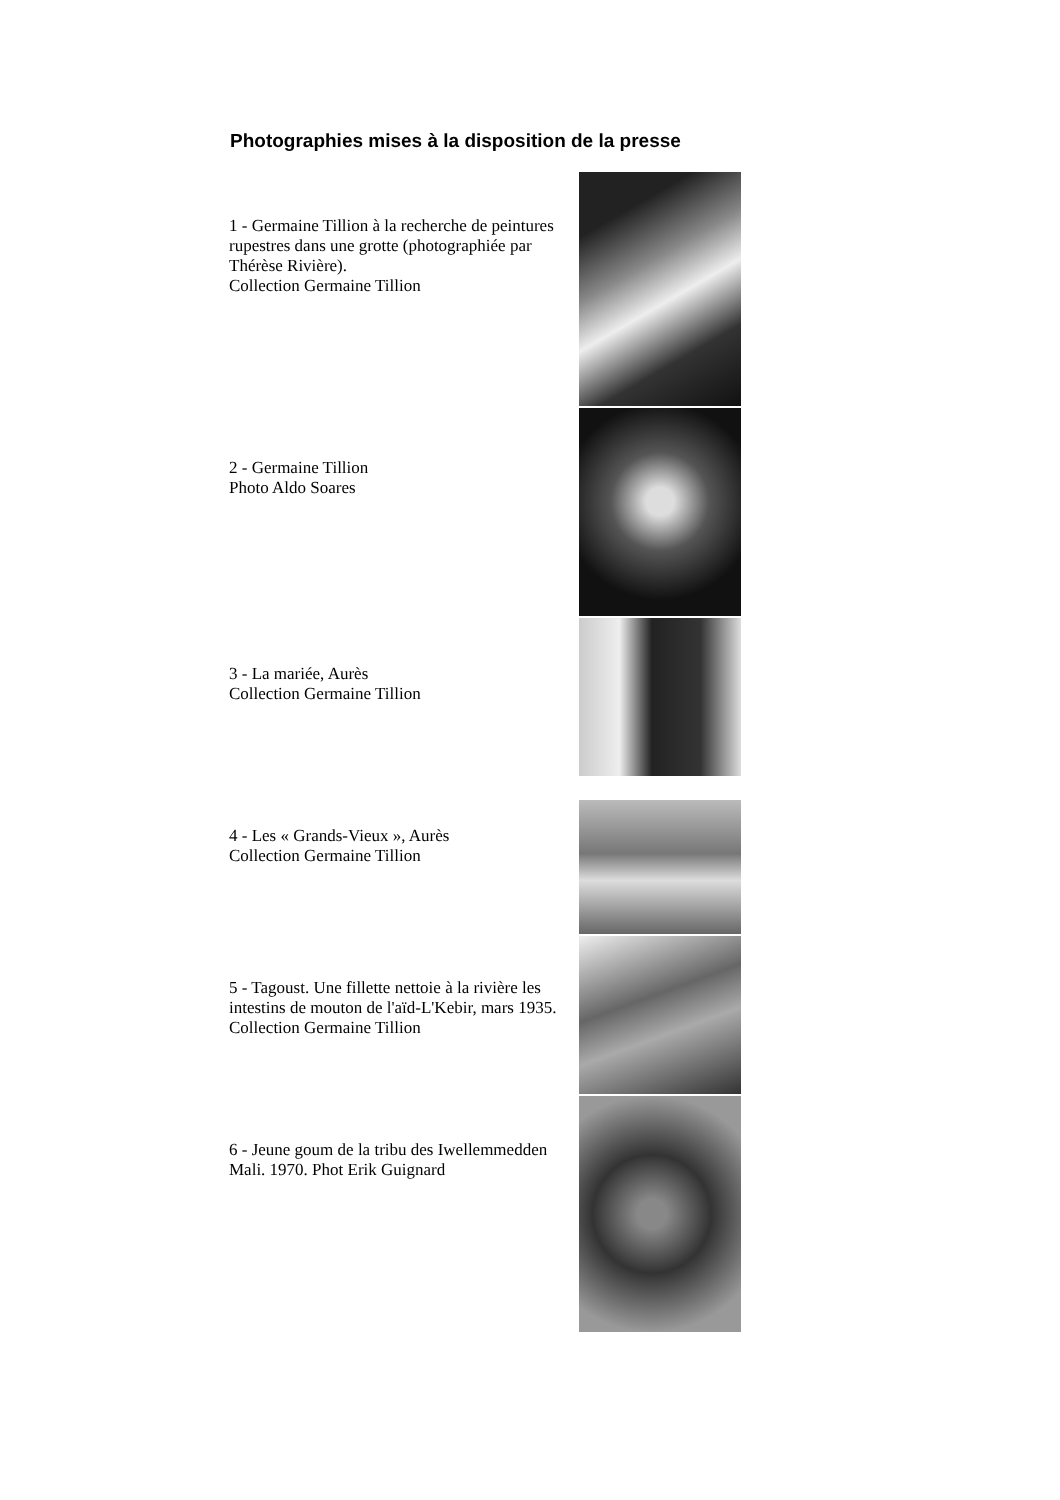Photographies mises à la disposition de la presse
1 - Germaine Tillion à la recherche de peintures rupestres dans une grotte (photographiée par Thérèse Rivière).
Collection Germaine Tillion
2 - Germaine Tillion
Photo Aldo Soares
3 - La mariée, Aurès
Collection Germaine Tillion
4 - Les « Grands-Vieux », Aurès
Collection Germaine Tillion
5 - Tagoust. Une fillette nettoie à la rivière les intestins de mouton de l'aïd-L'Kebir, mars 1935.
Collection Germaine Tillion
6 - Jeune goum de la tribu des Iwellemmedden Mali. 1970. Phot Erik Guignard